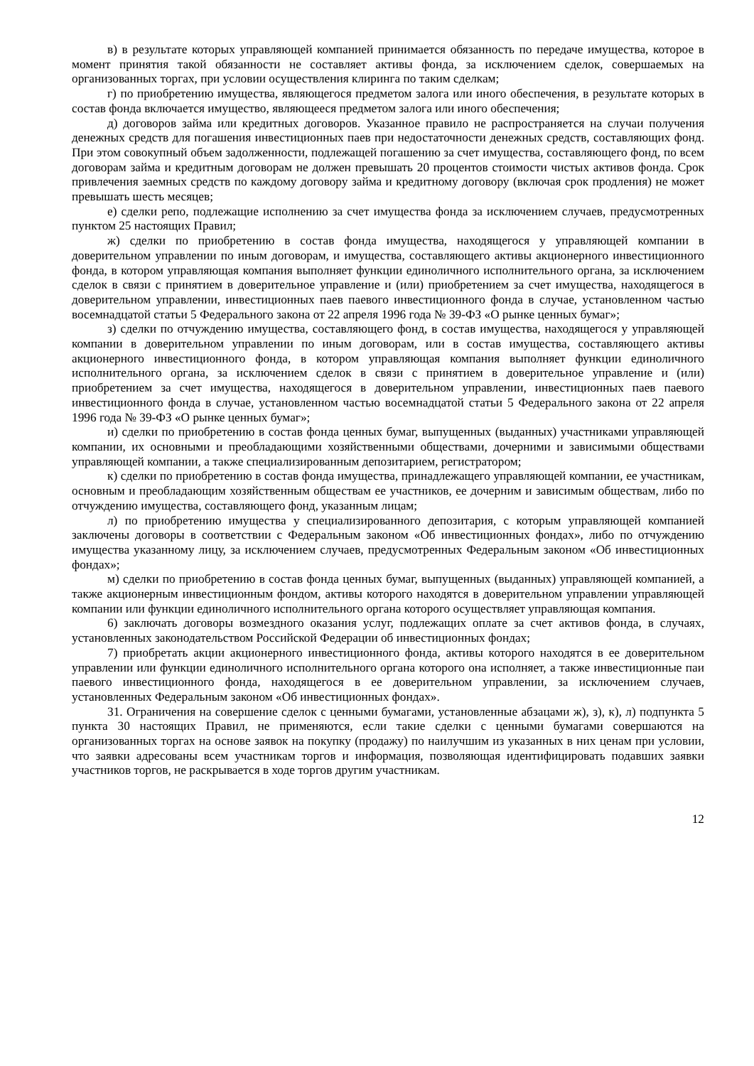в) в результате которых управляющей компанией принимается обязанность по передаче имущества, которое в момент принятия такой обязанности не составляет активы фонда, за исключением сделок, совершаемых на организованных торгах, при условии осуществления клиринга по таким сделкам;
г) по приобретению имущества, являющегося предметом залога или иного обеспечения, в результате которых в состав фонда включается имущество, являющееся предметом залога или иного обеспечения;
д) договоров займа или кредитных договоров. Указанное правило не распространяется на случаи получения денежных средств для погашения инвестиционных паев при недостаточности денежных средств, составляющих фонд. При этом совокупный объем задолженности, подлежащей погашению за счет имущества, составляющего фонд, по всем договорам займа и кредитным договорам не должен превышать 20 процентов стоимости чистых активов фонда. Срок привлечения заемных средств по каждому договору займа и кредитному договору (включая срок продления) не может превышать шесть месяцев;
е) сделки репо, подлежащие исполнению за счет имущества фонда за исключением случаев, предусмотренных пунктом 25 настоящих Правил;
ж) сделки по приобретению в состав фонда имущества, находящегося у управляющей компании в доверительном управлении по иным договорам, и имущества, составляющего активы акционерного инвестиционного фонда, в котором управляющая компания выполняет функции единоличного исполнительного органа, за исключением сделок в связи с принятием в доверительное управление и (или) приобретением за счет имущества, находящегося в доверительном управлении, инвестиционных паев паевого инвестиционного фонда в случае, установленном частью восемнадцатой статьи 5 Федерального закона от 22 апреля 1996 года № 39-ФЗ «О рынке ценных бумаг»;
з) сделки по отчуждению имущества, составляющего фонд, в состав имущества, находящегося у управляющей компании в доверительном управлении по иным договорам, или в состав имущества, составляющего активы акционерного инвестиционного фонда, в котором управляющая компания выполняет функции единоличного исполнительного органа, за исключением сделок в связи с принятием в доверительное управление и (или) приобретением за счет имущества, находящегося в доверительном управлении, инвестиционных паев паевого инвестиционного фонда в случае, установленном частью восемнадцатой статьи 5 Федерального закона от 22 апреля 1996 года № 39-ФЗ «О рынке ценных бумаг»;
и) сделки по приобретению в состав фонда ценных бумаг, выпущенных (выданных) участниками управляющей компании, их основными и преобладающими хозяйственными обществами, дочерними и зависимыми обществами управляющей компании, а также специализированным депозитарием, регистратором;
к) сделки по приобретению в состав фонда имущества, принадлежащего управляющей компании, ее участникам, основным и преобладающим хозяйственным обществам ее участников, ее дочерним и зависимым обществам, либо по отчуждению имущества, составляющего фонд, указанным лицам;
л) по приобретению имущества у специализированного депозитария, с которым управляющей компанией заключены договоры в соответствии с Федеральным законом «Об инвестиционных фондах», либо по отчуждению имущества указанному лицу, за исключением случаев, предусмотренных Федеральным законом «Об инвестиционных фондах»;
м) сделки по приобретению в состав фонда ценных бумаг, выпущенных (выданных) управляющей компанией, а также акционерным инвестиционным фондом, активы которого находятся в доверительном управлении управляющей компании или функции единоличного исполнительного органа которого осуществляет управляющая компания.
6) заключать договоры возмездного оказания услуг, подлежащих оплате за счет активов фонда, в случаях, установленных законодательством Российской Федерации об инвестиционных фондах;
7) приобретать акции акционерного инвестиционного фонда, активы которого находятся в ее доверительном управлении или функции единоличного исполнительного органа которого она исполняет, а также инвестиционные паи паевого инвестиционного фонда, находящегося в ее доверительном управлении, за исключением случаев, установленных Федеральным законом «Об инвестиционных фондах».
31. Ограничения на совершение сделок с ценными бумагами, установленные абзацами ж), з), к), л) подпункта 5 пункта 30 настоящих Правил, не применяются, если такие сделки с ценными бумагами совершаются на организованных торгах на основе заявок на покупку (продажу) по наилучшим из указанных в них ценам при условии, что заявки адресованы всем участникам торгов и информация, позволяющая идентифицировать подавших заявки участников торгов, не раскрывается в ходе торгов другим участникам.
12